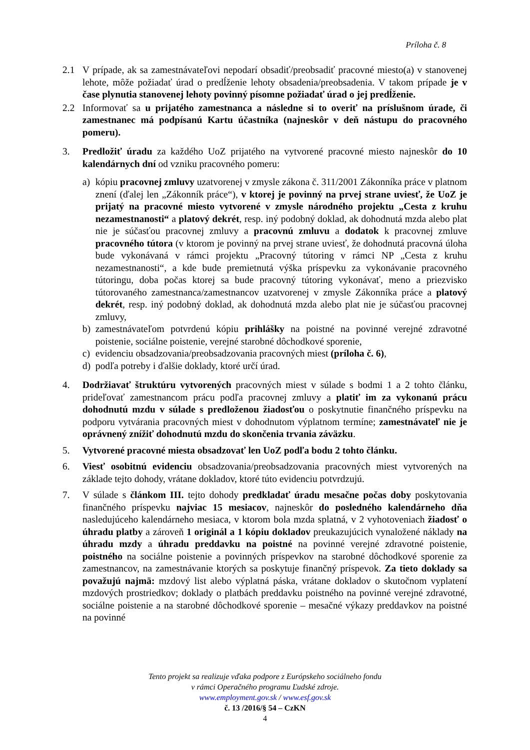Príloha č. 8
2.1 V prípade, ak sa zamestnávateľovi nepodarí obsadiť/preobsadiť pracovné miesto(a) v stanovenej lehote, môže požiadať úrad o predĺženie lehoty obsadenia/preobsadenia. V takom prípade je v čase plynutia stanovenej lehoty povinný písomne požiadať úrad o jej predĺženie.
2.2 Informovať sa u prijatého zamestnanca a následne si to overiť na príslušnom úrade, či zamestnanec má podpísanú Kartu účastníka (najneskôr v deň nástupu do pracovného pomeru).
3. Predložiť úradu za každého UoZ prijatého na vytvorené pracovné miesto najneskôr do 10 kalendárnych dní od vzniku pracovného pomeru:
a) kópiu pracovnej zmluvy uzatvorenej v zmysle zákona č. 311/2001 Zákonníka práce v platnom znení (ďalej len „Zákonník práce“), v ktorej je povinný na prvej strane uviesť, že UoZ je prijatý na pracovné miesto vytvorené v zmysle národného projektu „Cesta z kruhu nezamestnanosti“ a platový dekrét, resp. iný podobný doklad, ak dohodnutá mzda alebo plat nie je súčasťou pracovnej zmluvy a pracovnú zmluvu a dodatok k pracovnej zmluve pracovného tútora (v ktorom je povinný na prvej strane uviesť, že dohodnutá pracovná úloha bude vykonávaná v rámci projektu „Pracovný tútoring v rámci NP „Cesta z kruhu nezamestnanosti“, a kde bude premietnutá výška príspevku za vykonávanie pracovného tútoringu, doba počas ktorej sa bude pracovný tútoring vykonávať, meno a priezvisko tútorovaného zamestnanca/zamestnancov uzatvorenej v zmysle Zákonníka práce a platový dekrét, resp. iný podobný doklad, ak dohodnutá mzda alebo plat nie je súčasťou pracovnej zmluvy,
b) zamestnávateľom potvrdenú kópiu prihlášky na poistné na povinné verejné zdravotné poistenie, sociálne poistenie, verejné starobné dôchodkové sporenie,
c) evidenciu obsadzovania/preobsadzovania pracovných miest (príloha č. 6),
d) podľa potreby i ďalšie doklady, ktoré určí úrad.
4. Dodržiavať štruktúru vytvorených pracovných miest v súlade s bodmi 1 a 2 tohto článku, prideľovať zamestnancom prácu podľa pracovnej zmluvy a platiť im za vykonanú prácu dohodnutú mzdu v súlade s predloženou žiadosťou o poskytnutie finančného príspevku na podporu vytvárania pracovných miest v dohodnutom výplatnom termíne; zamestnávateľ nie je oprávnený znížiť dohodnutú mzdu do skončenia trvania záväzku.
5. Vytvorené pracovné miesta obsadzovať len UoZ podľa bodu 2 tohto článku.
6. Viesť osobitnú evidenciu obsadzovania/preobsadzovania pracovných miest vytvorených na základe tejto dohody, vrátane dokladov, ktoré túto evidenciu potvrdzujú.
7. V súlade s článkom III. tejto dohody predkladať úradu mesačne počas doby poskytovania finančného príspevku najviac 15 mesiacov, najneskôr do posledného kalendárneho dňa nasledujúceho kalendárneho mesiaca, v ktorom bola mzda splatná, v 2 vyhotoveniach žiadosť o úhradu platby a zároveň 1 originál a 1 kópiu dokladov preukazujúcich vynaložené náklady na úhradu mzdy a úhradu preddavku na poistné na povinné verejné zdravotné poistenie, poistného na sociálne poistenie a povinných príspevkov na starobné dôchodkové sporenie za zamestnancov, na zamestnávanie ktorých sa poskytuje finančný príspevok. Za tieto doklady sa považujú najmä: mzdový list alebo výplatná páska, vrátane dokladov o skutočnom vyplatení mzdových prostriedkov; doklady o platbách preddavku poistného na povinné verejné zdravotné, sociálne poistenie a na starobné dôchodkové sporenie – mesačné výkazy preddavkov na poistné na povinné
Tento projekt sa realizuje vďaka podpore z Európskeho sociálneho fondu
v rámci Operačného programu Ľudské zdroje.
www.employment.gov.sk / www.esf.gov.sk
č. 13 /2016/§ 54 – CzKN
4